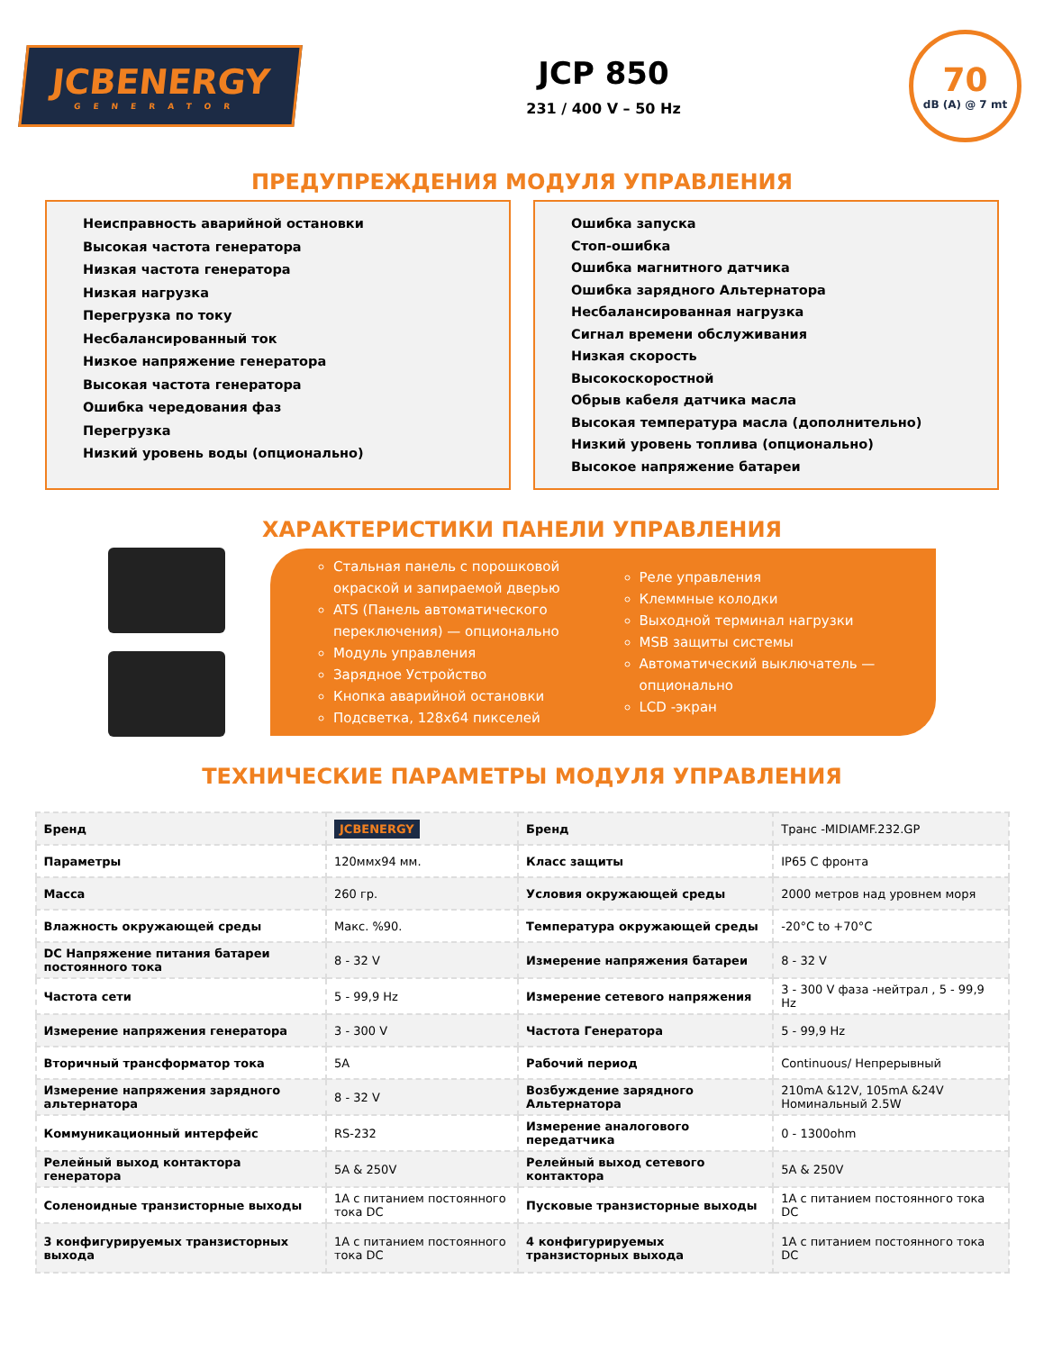JCBENERGY
GENERATOR
JCP 850
231 / 400 V – 50 Hz
70
dB (A) @ 7 mt
ПРЕДУПРЕЖДЕНИЯ МОДУЛЯ УПРАВЛЕНИЯ
Неисправность аварийной остановки
Высокая частота генератора
Низкая частота генератора
Низкая нагрузка
Перегрузка по току
Несбалансированный ток
Низкое напряжение генератора
Высокая частота генератора
Ошибка чередования фаз
Перегрузка
Низкий уровень воды (опционально)
Ошибка запуска
Стоп-ошибка
Ошибка магнитного датчика
Ошибка зарядного Альтернатора
Несбалансированная нагрузка
Сигнал времени обслуживания
Низкая скорость
Высокоскоростной
Обрыв кабеля датчика масла
Высокая температура масла (дополнительно)
Низкий уровень топлива (опционально)
Высокое напряжение батареи
ХАРАКТЕРИСТИКИ ПАНЕЛИ УПРАВЛЕНИЯ
Стальная панель с порошковой окраской и запираемой дверью
ATS (Панель автоматического переключения) — опционально
Модуль управления
Зарядное Устройство
Кнопка аварийной остановки
Подсветка, 128x64 пикселей
Реле управления
Клеммные колодки
Выходной терминал нагрузки
MSB защиты системы
Автоматический выключатель — опционально
LCD -экран
ТЕХНИЧЕСКИЕ ПАРАМЕТРЫ МОДУЛЯ УПРАВЛЕНИЯ
| Бренд | JCBENERGY | Бренд | Транс -MIDIAMF.232.GP |
| Параметры | 120ммх94 мм. | Класс защиты | IP65 С фронта |
| Масса | 260 гр. | Условия окружающей среды | 2000 метров над уровнем моря |
| Влажность окружающей среды | Макс. %90. | Температура окружающей среды | -20°C to +70°C |
| DC Напряжение питания батареи постоянного тока | 8 - 32 V | Измерение напряжения батареи | 8 - 32 V |
| Частота сети | 5 - 99,9 Hz | Измерение сетевого напряжения | 3 - 300 V фаза -нейтрал , 5 - 99,9 Hz |
| Измерение напряжения генератора | 3 - 300 V | Частота Генератора | 5 - 99,9 Hz |
| Вторичный трансформатор тока | 5A | Рабочий период | Continuous/ Непрерывный |
| Измерение напряжения зарядного альтернатора | 8 - 32 V | Возбуждение зарядного Альтернатора | 210mA &12V, 105mA &24V Номинальный 2.5W |
| Коммуникационный интерфейс | RS-232 | Измерение аналогового передатчика | 0 - 1300ohm |
| Релейный выход контактора генератора | 5A & 250V | Релейный выход сетевого контактора | 5A & 250V |
| Соленоидные транзисторные выходы | 1A с питанием постоянного тока DC | Пусковые транзисторные выходы | 1A с питанием постоянного тока DC |
| 3 конфигурируемых транзисторных выхода | 1A с питанием постоянного тока DC | 4 конфигурируемых транзисторных выхода | 1A с питанием постоянного тока DC |